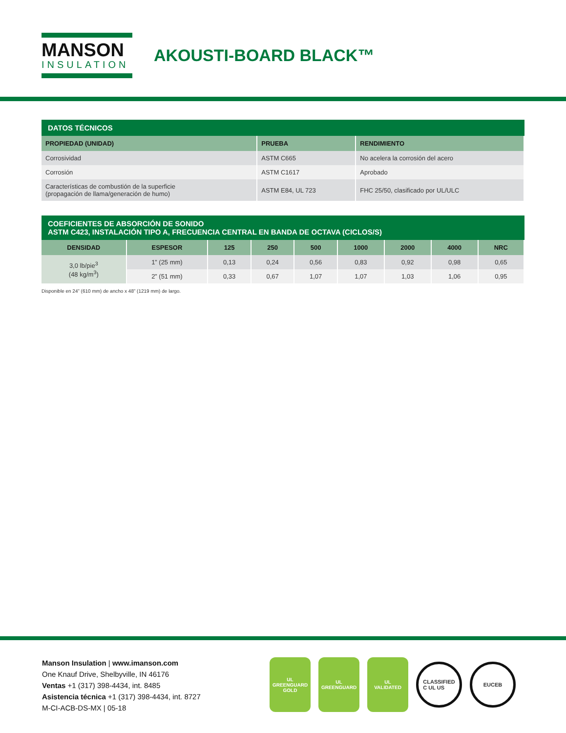MANSON
INSULATION
AKOUSTI-BOARD BLACK™
DATOS TÉCNICOS
| PROPIEDAD (UNIDAD) | PRUEBA | RENDIMIENTO |
| --- | --- | --- |
| Corrosividad | ASTM C665 | No acelera la corrosión del acero |
| Corrosión | ASTM C1617 | Aprobado |
| Características de combustión de la superficie (propagación de llama/generación de humo) | ASTM E84, UL 723 | FHC 25/50, clasificado por UL/ULC |
COEFICIENTES DE ABSORCIÓN DE SONIDO ASTM C423, INSTALACIÓN TIPO A, FRECUENCIA CENTRAL EN BANDA DE OCTAVA (CICLOS/S)
| DENSIDAD | ESPESOR | 125 | 250 | 500 | 1000 | 2000 | 4000 | NRC |
| --- | --- | --- | --- | --- | --- | --- | --- | --- |
| 3,0 lb/pie<sup>3</sup> (48 kg/m<sup>3</sup>) | 1” (25 mm) | 0,13 | 0,24 | 0,56 | 0,83 | 0,92 | 0,98 | 0,65 |
| | 2” (51 mm) | 0,33 | 0,67 | 1,07 | 1,07 | 1,03 | 1,06 | 0,95 |
Disponible en 24” (610 mm) de ancho x 48” (1219 mm) de largo.
Manson Insulation | www.imanson.com
One Knauf Drive, Shelbyville, IN 46176
Ventas +1 (317) 398-4434, int. 8485
Asistencia técnica +1 (317) 398-4434, int. 8727
M-CI-ACB-DS-MX | 05-18
UL
GREENGUARD
GOLD
UL
GREENGUARD
UL
VALIDATED
CLASSIFIED
C UL US
EUCEB